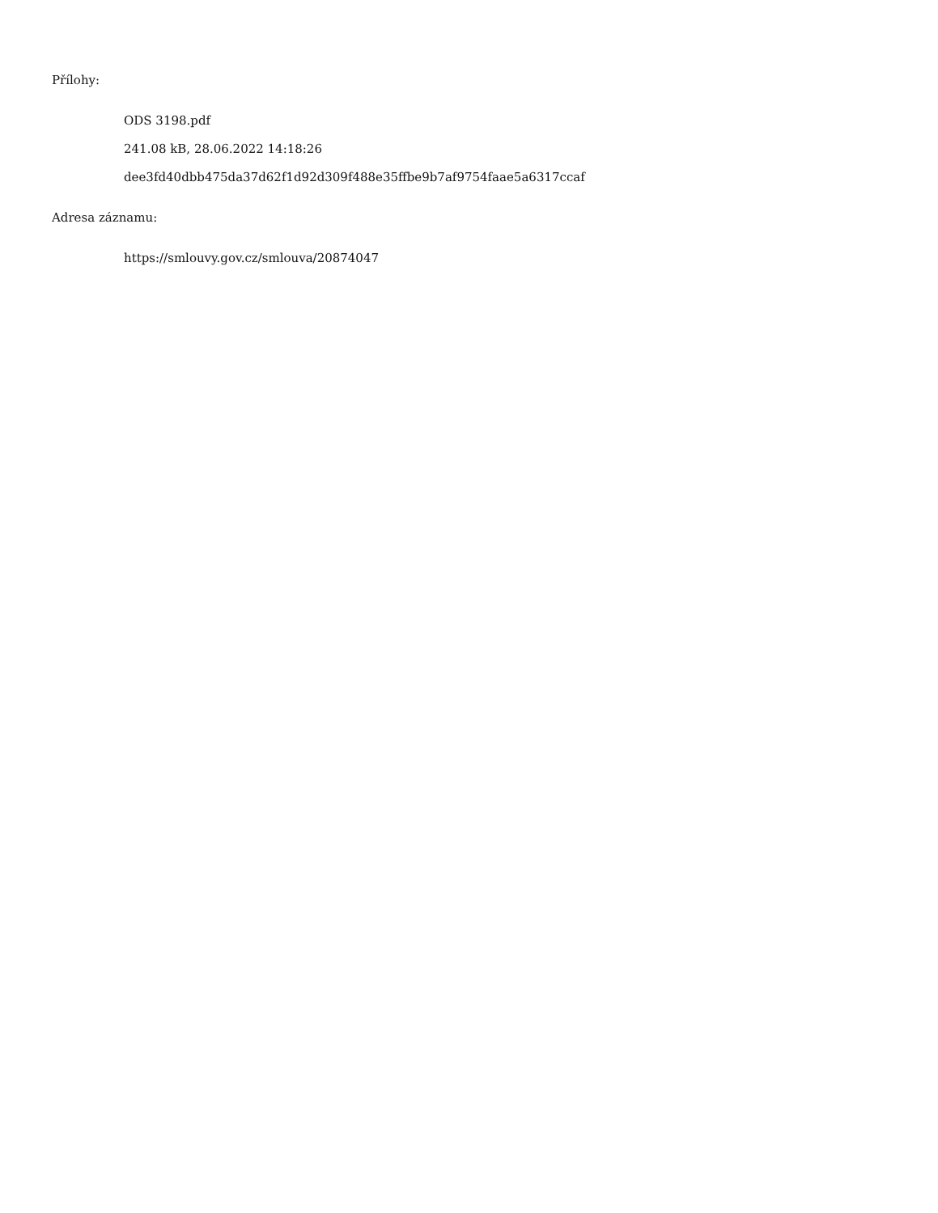Přílohy:
ODS 3198.pdf
241.08 kB, 28.06.2022 14:18:26
dee3fd40dbb475da37d62f1d92d309f488e35ffbe9b7af9754faae5a6317ccaf
Adresa záznamu:
https://smlouvy.gov.cz/smlouva/20874047